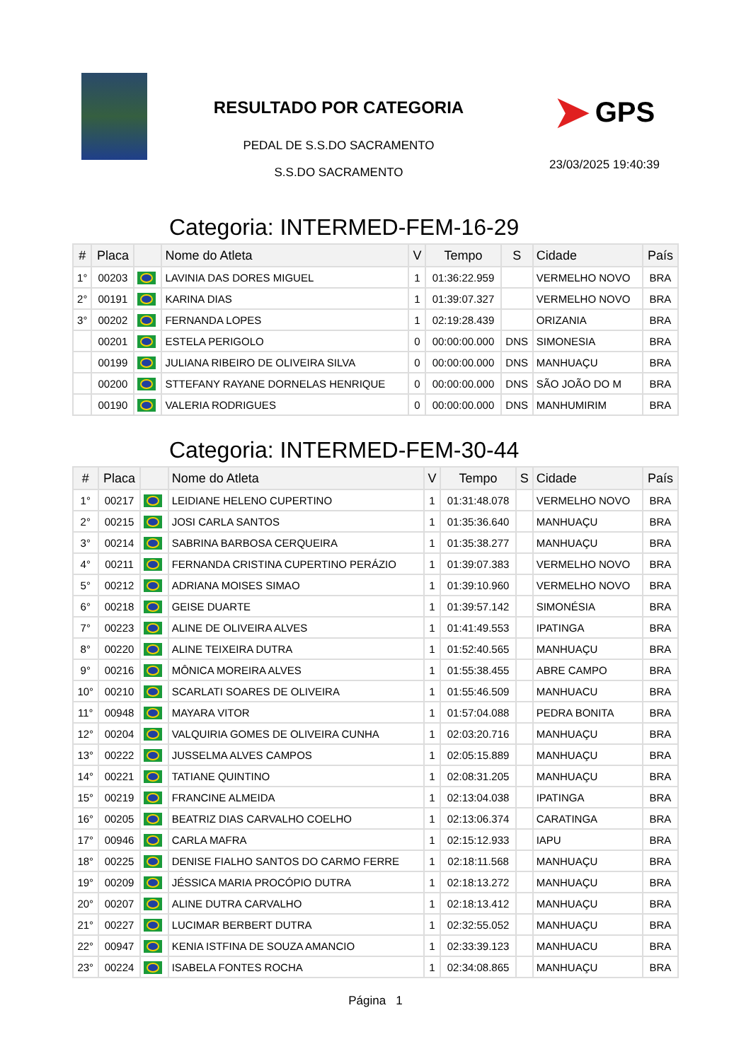RESULTADO POR CATEGORIA
PEDAL DE S.S.DO SACRAMENTO
S.S.DO SACRAMENTO
➤ GPS
23/03/2025 19:40:39
Categoria: INTERMED-FEM-16-29
| # | Placa | | Nome do Atleta | V | Tempo | S | Cidade | País |
| --- | --- | --- | --- | --- | --- | --- | --- | --- |
| 1° | 00203 | | LAVINIA DAS DORES MIGUEL | 1 | 01:36:22.959 | | VERMELHO NOVO | BRA |
| 2° | 00191 | | KARINA DIAS | 1 | 01:39:07.327 | | VERMELHO NOVO | BRA |
| 3° | 00202 | | FERNANDA LOPES | 1 | 02:19:28.439 | | ORIZANIA | BRA |
| | 00201 | | ESTELA PERIGOLO | 0 | 00:00:00.000 | DNS | SIMONESIA | BRA |
| | 00199 | | JULIANA RIBEIRO DE OLIVEIRA SILVA | 0 | 00:00:00.000 | DNS | MANHUAÇU | BRA |
| | 00200 | | STTEFANY RAYANE DORNELAS HENRIQUE | 0 | 00:00:00.000 | DNS | SÃO JOÃO DO M | BRA |
| | 00190 | | VALERIA RODRIGUES | 0 | 00:00:00.000 | DNS | MANHUMIRIM | BRA |
Categoria: INTERMED-FEM-30-44
| # | Placa | | Nome do Atleta | V | Tempo | S | Cidade | País |
| --- | --- | --- | --- | --- | --- | --- | --- | --- |
| 1° | 00217 | | LEIDIANE HELENO CUPERTINO | 1 | 01:31:48.078 | | VERMELHO NOVO | BRA |
| 2° | 00215 | | JOSI CARLA SANTOS | 1 | 01:35:36.640 | | MANHUAÇU | BRA |
| 3° | 00214 | | SABRINA BARBOSA CERQUEIRA | 1 | 01:35:38.277 | | MANHUAÇU | BRA |
| 4° | 00211 | | FERNANDA CRISTINA CUPERTINO PERÁZIO | 1 | 01:39:07.383 | | VERMELHO NOVO | BRA |
| 5° | 00212 | | ADRIANA MOISES SIMAO | 1 | 01:39:10.960 | | VERMELHO NOVO | BRA |
| 6° | 00218 | | GEISE DUARTE | 1 | 01:39:57.142 | | SIMONÉSIA | BRA |
| 7° | 00223 | | ALINE DE OLIVEIRA ALVES | 1 | 01:41:49.553 | | IPATINGA | BRA |
| 8° | 00220 | | ALINE TEIXEIRA DUTRA | 1 | 01:52:40.565 | | MANHUAÇU | BRA |
| 9° | 00216 | | MÔNICA MOREIRA ALVES | 1 | 01:55:38.455 | | ABRE CAMPO | BRA |
| 10° | 00210 | | SCARLATI SOARES DE OLIVEIRA | 1 | 01:55:46.509 | | MANHUACU | BRA |
| 11° | 00948 | | MAYARA VITOR | 1 | 01:57:04.088 | | PEDRA BONITA | BRA |
| 12° | 00204 | | VALQUIRIA GOMES DE OLIVEIRA CUNHA | 1 | 02:03:20.716 | | MANHUAÇU | BRA |
| 13° | 00222 | | JUSSELMA ALVES CAMPOS | 1 | 02:05:15.889 | | MANHUAÇU | BRA |
| 14° | 00221 | | TATIANE QUINTINO | 1 | 02:08:31.205 | | MANHUAÇU | BRA |
| 15° | 00219 | | FRANCINE ALMEIDA | 1 | 02:13:04.038 | | IPATINGA | BRA |
| 16° | 00205 | | BEATRIZ DIAS CARVALHO COELHO | 1 | 02:13:06.374 | | CARATINGA | BRA |
| 17° | 00946 | | CARLA MAFRA | 1 | 02:15:12.933 | | IAPU | BRA |
| 18° | 00225 | | DENISE FIALHO SANTOS DO CARMO FERRE | 1 | 02:18:11.568 | | MANHUAÇU | BRA |
| 19° | 00209 | | JÉSSICA MARIA PROCÓPIO DUTRA | 1 | 02:18:13.272 | | MANHUAÇU | BRA |
| 20° | 00207 | | ALINE DUTRA CARVALHO | 1 | 02:18:13.412 | | MANHUAÇU | BRA |
| 21° | 00227 | | LUCIMAR BERBERT DUTRA | 1 | 02:32:55.052 | | MANHUAÇU | BRA |
| 22° | 00947 | | KENIA ISTFINA DE SOUZA AMANCIO | 1 | 02:33:39.123 | | MANHUACU | BRA |
| 23° | 00224 | | ISABELA FONTES ROCHA | 1 | 02:34:08.865 | | MANHUAÇU | BRA |
Página 1